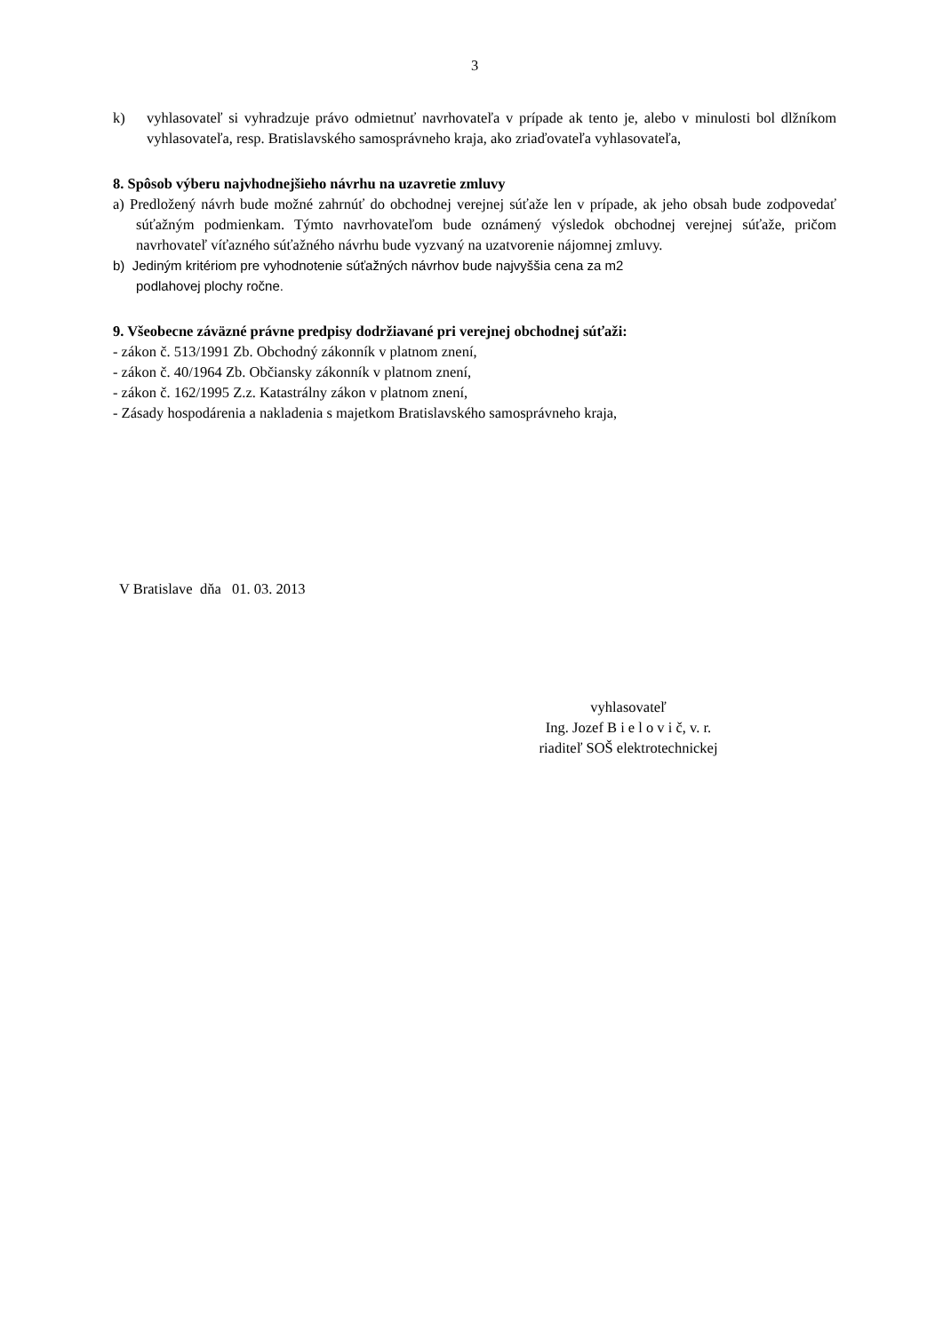3
k) vyhlasovateľ si vyhradzuje právo odmietnuť navrhovateľa v prípade ak tento je, alebo v minulosti bol dlžníkom vyhlasovateľa, resp. Bratislavského samosprávneho kraja, ako zriaďovateľa vyhlasovateľa,
8. Spôsob výberu najvhodnejšieho návrhu na uzavretie zmluvy
a) Predložený návrh bude možné zahrnúť do obchodnej verejnej súťaže len v prípade, ak jeho obsah bude zodpovedať súťažným podmienkam. Týmto navrhovateľom bude oznámený výsledok obchodnej verejnej súťaže, pričom navrhovateľ víťazného súťažného návrhu bude vyzvaný na uzatvorenie nájomnej zmluvy.
b) Jediným kritériom pre vyhodnotenie súťažných návrhov bude najvyššia cena za m2
podlahovej plochy ročne.
9. Všeobecne záväzné právne predpisy dodržiavané pri verejnej obchodnej súťaži:
- zákon č. 513/1991 Zb. Obchodný zákonník v platnom znení,
- zákon č. 40/1964 Zb. Občiansky zákonník v platnom znení,
- zákon č. 162/1995 Z.z. Katastrálny zákon v platnom znení,
- Zásady hospodárenia a nakladenia s majetkom Bratislavského samosprávneho kraja,
V Bratislave dňa 01. 03. 2013
vyhlasovateľ
Ing. Jozef B i e l o v i č, v. r.
riaditeľ SOŠ elektrotechnickej